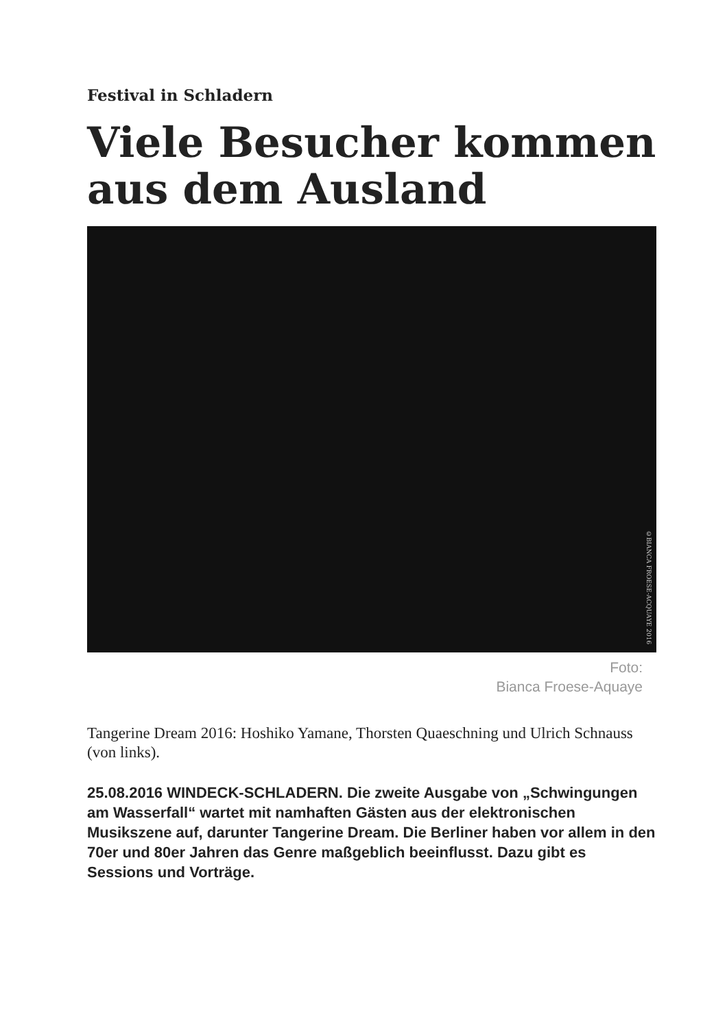Festival in Schladern
Viele Besucher kommen aus dem Ausland
©BIANCA FROESE-ACQUAYE 2016
Foto:
Bianca Froese-Aquaye
Tangerine Dream 2016: Hoshiko Yamane, Thorsten Quaeschning und Ulrich Schnauss (von links).
25.08.2016 WINDECK-SCHLADERN. Die zweite Ausgabe von „Schwingungen am Wasserfall“ wartet mit namhaften Gästen aus der elektronischen Musikszene auf, darunter Tangerine Dream. Die Berliner haben vor allem in den 70er und 80er Jahren das Genre maßgeblich beeinflusst. Dazu gibt es Sessions und Vorträge.